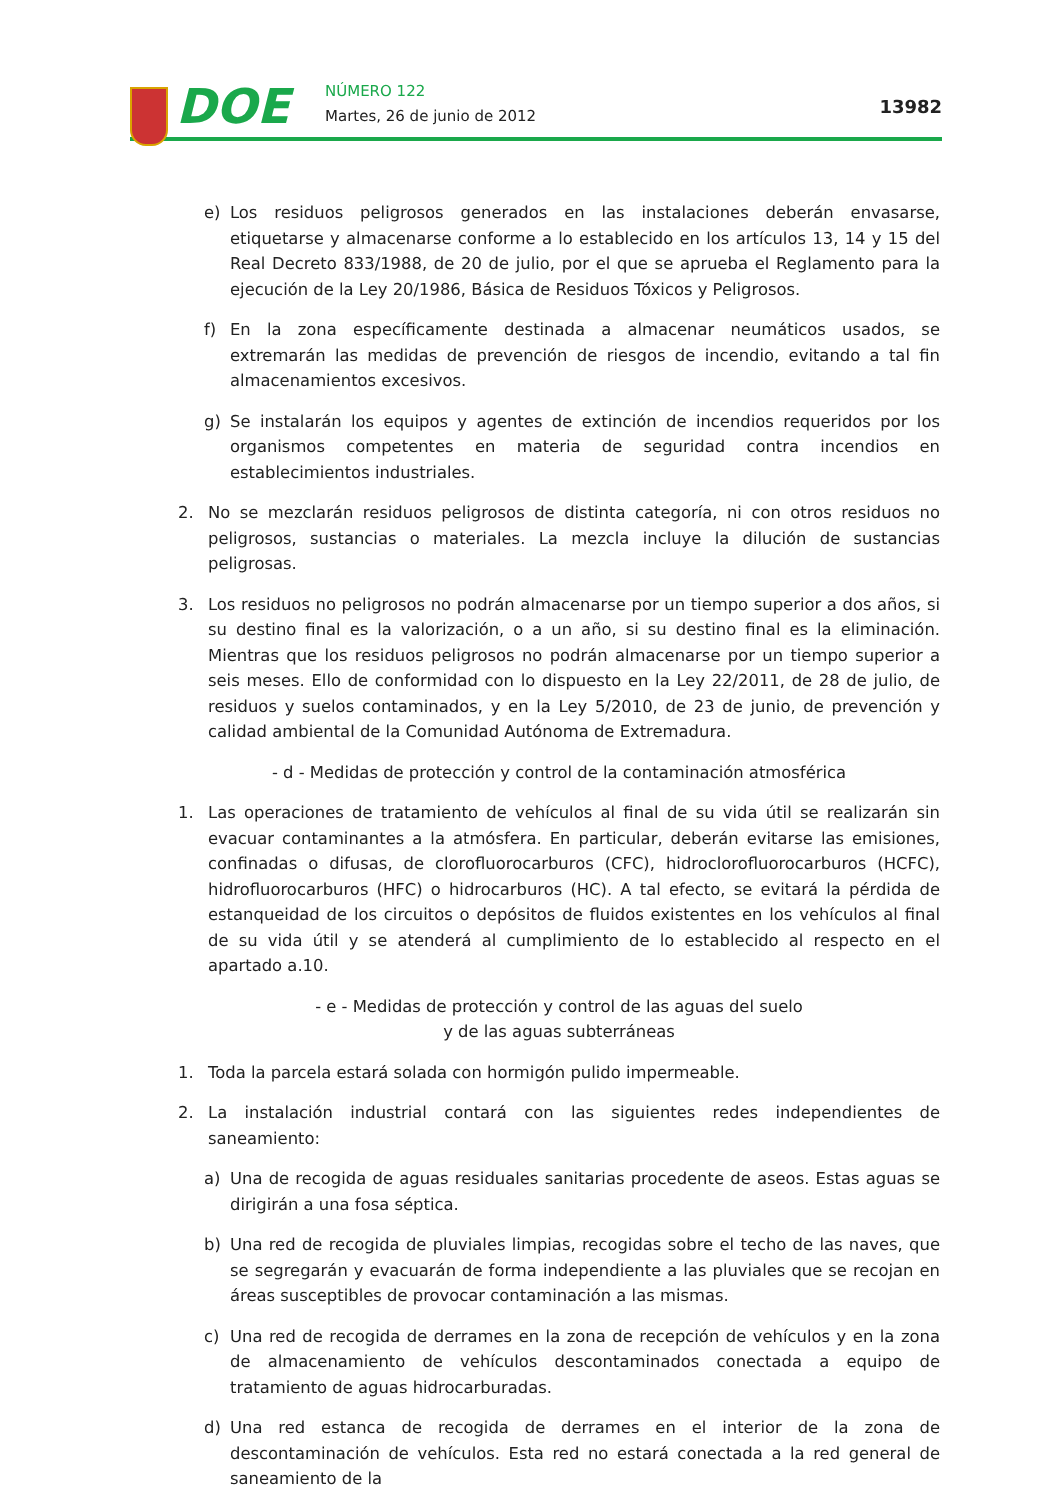DOE NÚMERO 122
Martes, 26 de junio de 2012 13982
e) Los residuos peligrosos generados en las instalaciones deberán envasarse, etiquetarse y almacenarse conforme a lo establecido en los artículos 13, 14 y 15 del Real Decreto 833/1988, de 20 de julio, por el que se aprueba el Reglamento para la ejecución de la Ley 20/1986, Básica de Residuos Tóxicos y Peligrosos.
f) En la zona específicamente destinada a almacenar neumáticos usados, se extremarán las medidas de prevención de riesgos de incendio, evitando a tal fin almacenamientos excesivos.
g) Se instalarán los equipos y agentes de extinción de incendios requeridos por los organismos competentes en materia de seguridad contra incendios en establecimientos industriales.
2. No se mezclarán residuos peligrosos de distinta categoría, ni con otros residuos no peligrosos, sustancias o materiales. La mezcla incluye la dilución de sustancias peligrosas.
3. Los residuos no peligrosos no podrán almacenarse por un tiempo superior a dos años, si su destino final es la valorización, o a un año, si su destino final es la eliminación. Mientras que los residuos peligrosos no podrán almacenarse por un tiempo superior a seis meses. Ello de conformidad con lo dispuesto en la Ley 22/2011, de 28 de julio, de residuos y suelos contaminados, y en la Ley 5/2010, de 23 de junio, de prevención y calidad ambiental de la Comunidad Autónoma de Extremadura.
- d - Medidas de protección y control de la contaminación atmosférica
1. Las operaciones de tratamiento de vehículos al final de su vida útil se realizarán sin evacuar contaminantes a la atmósfera. En particular, deberán evitarse las emisiones, confinadas o difusas, de clorofluorocarburos (CFC), hidroclorofluorocarburos (HCFC), hidrofluorocarburos (HFC) o hidrocarburos (HC). A tal efecto, se evitará la pérdida de estanqueidad de los circuitos o depósitos de fluidos existentes en los vehículos al final de su vida útil y se atenderá al cumplimiento de lo establecido al respecto en el apartado a.10.
- e - Medidas de protección y control de las aguas del suelo
y de las aguas subterráneas
1. Toda la parcela estará solada con hormigón pulido impermeable.
2. La instalación industrial contará con las siguientes redes independientes de saneamiento:
a) Una de recogida de aguas residuales sanitarias procedente de aseos. Estas aguas se dirigirán a una fosa séptica.
b) Una red de recogida de pluviales limpias, recogidas sobre el techo de las naves, que se segregarán y evacuarán de forma independiente a las pluviales que se recojan en áreas susceptibles de provocar contaminación a las mismas.
c) Una red de recogida de derrames en la zona de recepción de vehículos y en la zona de almacenamiento de vehículos descontaminados conectada a equipo de tratamiento de aguas hidrocarburadas.
d) Una red estanca de recogida de derrames en el interior de la zona de descontaminación de vehículos. Esta red no estará conectada a la red general de saneamiento de la